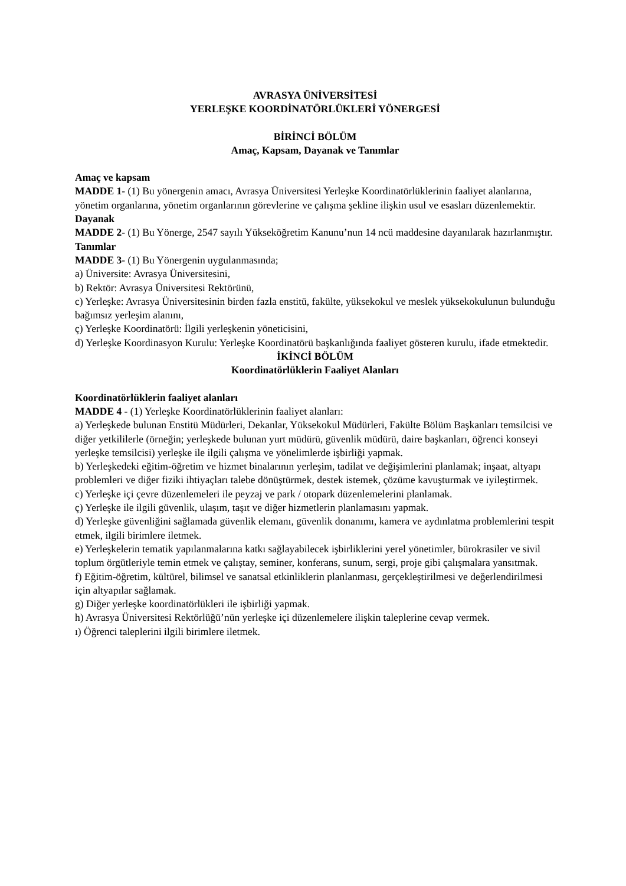AVRASYA ÜNİVERSİTESİ
YERLEŞKE KOORDİNATÖRLÜKLERİ YÖNERGESİ
BİRİNCİ BÖLÜM
Amaç, Kapsam, Dayanak ve Tanımlar
Amaç ve kapsam
MADDE 1- (1) Bu yönergenin amacı, Avrasya Üniversitesi Yerleşke Koordinatörlüklerinin faaliyet alanlarına, yönetim organlarına, yönetim organlarının görevlerine ve çalışma şekline ilişkin usul ve esasları düzenlemektir.
Dayanak
MADDE 2- (1) Bu Yönerge, 2547 sayılı Yükseköğretim Kanunu’nun 14 ncü maddesine dayanılarak hazırlanmıştır.
Tanımlar
MADDE 3- (1) Bu Yönergenin uygulanmasında;
a) Üniversite: Avrasya Üniversitesini,
b) Rektör: Avrasya Üniversitesi Rektörünü,
c) Yerleşke: Avrasya Üniversitesinin birden fazla enstitü, fakülte, yüksekokul ve meslek yüksekokulunun bulunduğu bağımsız yerleşim alanını,
ç) Yerleşke Koordinatörü: İlgili yerleşkenin yöneticisini,
d) Yerleşke Koordinasyon Kurulu: Yerleşke Koordinatörü başkanlığında faaliyet gösteren kurulu, ifade etmektedir.
İKİNCİ BÖLÜM
Koordinatörlüklerin Faaliyet Alanları
Koordinatörlüklerin faaliyet alanları
MADDE 4 - (1) Yerleşke Koordinatörlüklerinin faaliyet alanları:
a) Yerleşkede bulunan Enstitü Müdürleri, Dekanlar, Yüksekokul Müdürleri, Fakülte Bölüm Başkanları temsilcisi ve diğer yetkililerle (örneğin; yerleşkede bulunan yurt müdürü, güvenlik müdürü, daire başkanları, öğrenci konseyi yerleşke temsilcisi) yerleşke ile ilgili çalışma ve yönelimlerde işbirliği yapmak.
b) Yerleşkedeki eğitim-öğretim ve hizmet binalarının yerleşim, tadilat ve değişimlerini planlamak; inşaat, altyapı problemleri ve diğer fiziki ihtiyaçları talebe dönüştürmek, destek istemek, çözüme kavuşturmak ve iyileştirmek.
c) Yerleşke içi çevre düzenlemeleri ile peyzaj ve park / otopark düzenlemelerini planlamak.
ç) Yerleşke ile ilgili güvenlik, ulaşım, taşıt ve diğer hizmetlerin planlamasını yapmak.
d) Yerleşke güvenliğini sağlamada güvenlik elemanı, güvenlik donanımı, kamera ve aydınlatma problemlerini tespit etmek, ilgili birimlere iletmek.
e) Yerleşkelerin tematik yapılanmalarına katkı sağlayabilecek işbirliklerini yerel yönetimler, bürokrasiler ve sivil toplum örgütleriyle temin etmek ve çalıştay, seminer, konferans, sunum, sergi, proje gibi çalışmalara yansıtmak.
f) Eğitim-öğretim, kültürel, bilimsel ve sanatsal etkinliklerin planlanması, gerçekleştirilmesi ve değerlendirilmesi için altyapılar sağlamak.
g) Diğer yerleşke koordinatörlükleri ile işbirliği yapmak.
h) Avrasya Üniversitesi Rektörlüğü’nün yerleşke içi düzenlemelere ilişkin taleplerine cevap vermek.
ı) Öğrenci taleplerini ilgili birimlere iletmek.